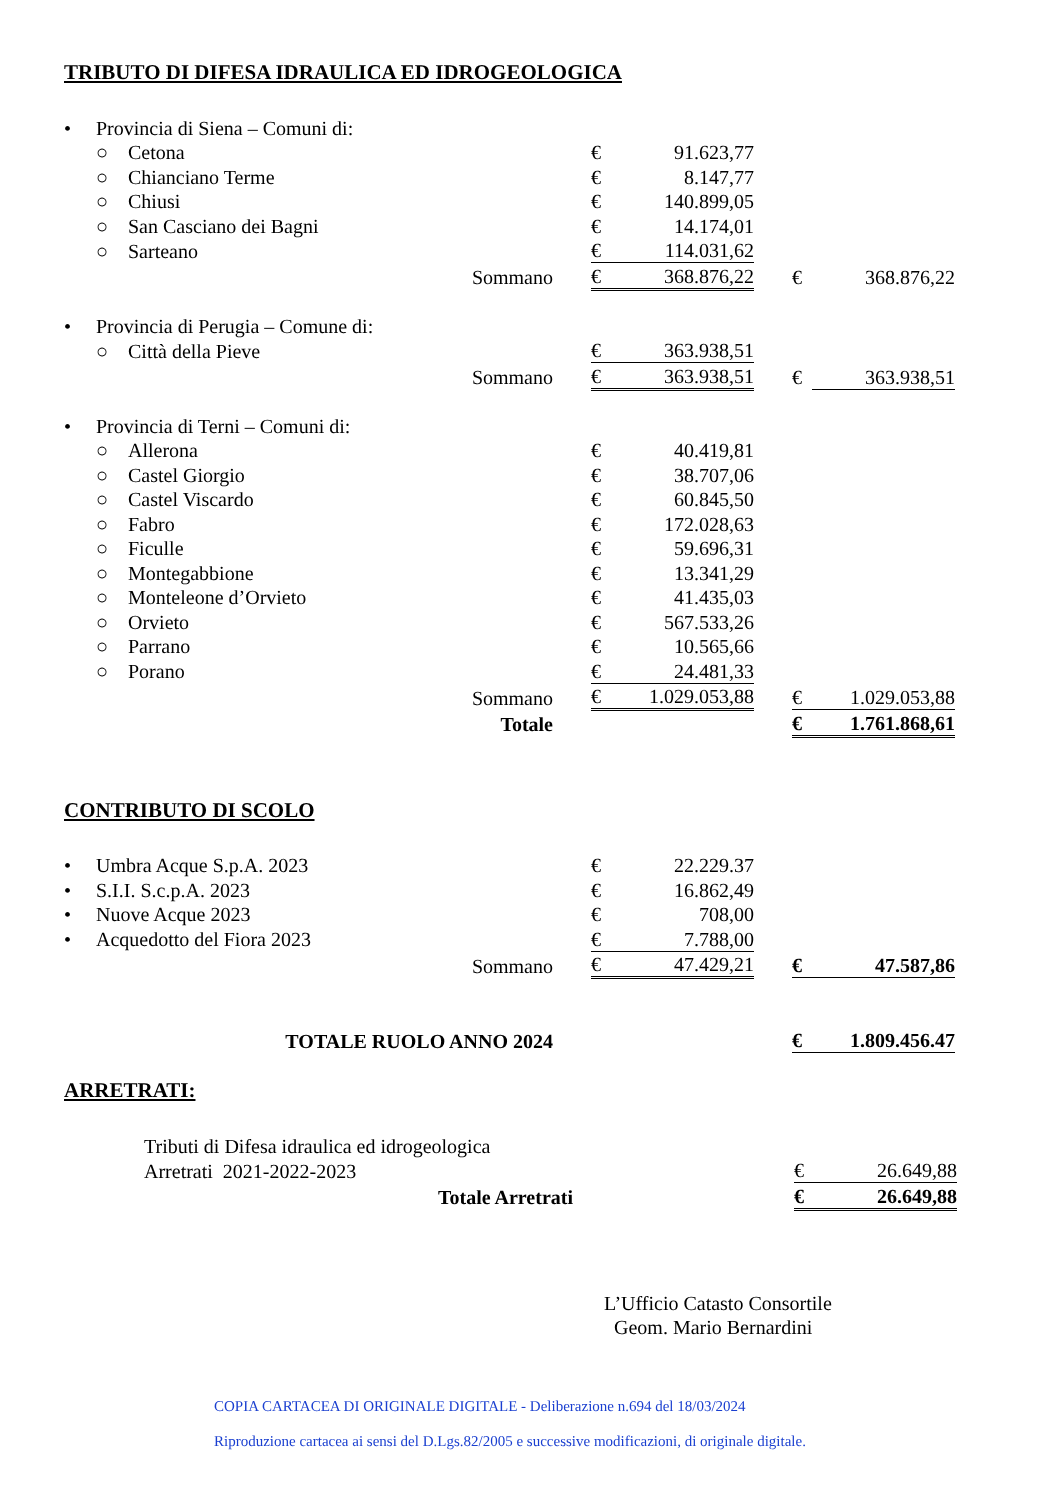TRIBUTO DI DIFESA IDRAULICA ED IDROGEOLOGICA
| • | Provincia di Siena – Comuni di: | | | | | | | |
| | ○ | Cetona | | € | 91.623,77 | | | |
| | ○ | Chianciano Terme | | € | 8.147,77 | | | |
| | ○ | Chiusi | | € | 140.899,05 | | | |
| | ○ | San Casciano dei Bagni | | € | 14.174,01 | | | |
| | ○ | Sarteano | | € | 114.031,62 | | | |
| | | | Sommano | € | 368.876,22 | | € | 368.876,22 |
| • | Provincia di Perugia – Comune di: | | | | | | | |
| | ○ | Città della Pieve | | € | 363.938,51 | | | |
| | | | Sommano | € | 363.938,51 | | € | 363.938,51 |
| • | Provincia di Terni – Comuni di: | | | | | | | |
| | ○ | Allerona | | € | 40.419,81 | | | |
| | ○ | Castel Giorgio | | € | 38.707,06 | | | |
| | ○ | Castel Viscardo | | € | 60.845,50 | | | |
| | ○ | Fabro | | € | 172.028,63 | | | |
| | ○ | Ficulle | | € | 59.696,31 | | | |
| | ○ | Montegabbione | | € | 13.341,29 | | | |
| | ○ | Monteleone d’Orvieto | | € | 41.435,03 | | | |
| | ○ | Orvieto | | € | 567.533,26 | | | |
| | ○ | Parrano | | € | 10.565,66 | | | |
| | ○ | Porano | | € | 24.481,33 | | | |
| | | | Sommano | € | 1.029.053,88 | | € | 1.029.053,88 |
| | | | Totale | | | | € | 1.761.868,61 |
CONTRIBUTO DI SCOLO
| • | Umbra Acque S.p.A. 2023 | | € | 22.229.37 | | | |
| • | S.I.I. S.c.p.A. 2023 | | € | 16.862,49 | | | |
| • | Nuove Acque 2023 | | € | 708,00 | | | |
| • | Acquedotto del Fiora 2023 | | € | 7.788,00 | | | |
| | | Sommano | € | 47.429,21 | | € | 47.587,86 |
| TOTALE RUOLO ANNO 2024 | | | | | | € | 1.809.456.47 |
ARRETRATI:
| | Tributi di Difesa idraulica ed idrogeologica | | | |
| | Arretrati 2021-2022-2023 | | € | 26.649,88 |
| Totale Arretrati | | | € | 26.649,88 |
L’Ufficio Catasto Consortile
Geom. Mario Bernardini
COPIA CARTACEA DI ORIGINALE DIGITALE - Deliberazione n.694 del 18/03/2024
Riproduzione cartacea ai sensi del D.Lgs.82/2005 e successive modificazioni, di originale digitale.